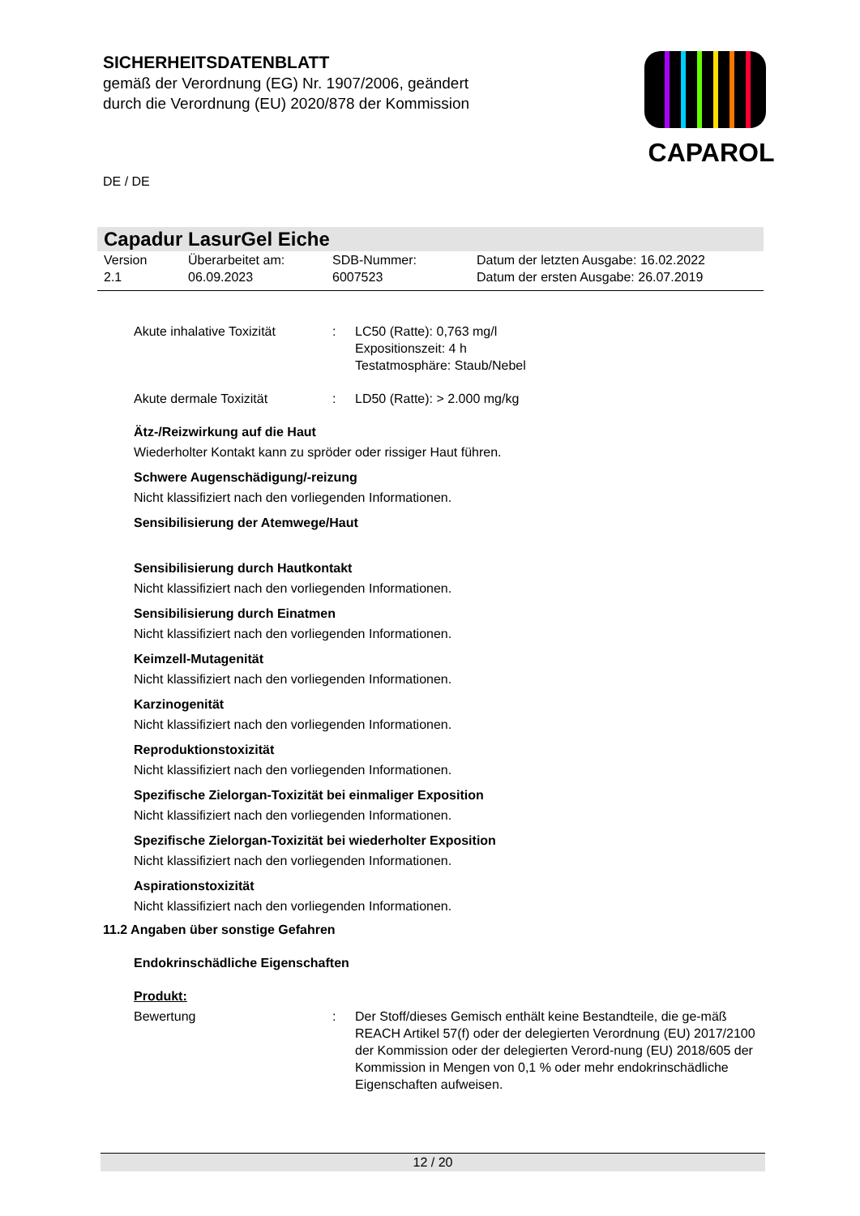SICHERHEITSDATENBLATT
gemäß der Verordnung (EG) Nr. 1907/2006, geändert
durch die Verordnung (EU) 2020/878 der Kommission
CAPAROL
DE / DE
Capadur LasurGel Eiche
Version
2.1
Überarbeitet am:
06.09.2023
SDB-Nummer:
6007523
Datum der letzten Ausgabe: 16.02.2022
Datum der ersten Ausgabe: 26.07.2019
Akute inhalative Toxizität
: LC50 (Ratte): 0,763 mg/l
Expositionszeit: 4 h
Testatmosphäre: Staub/Nebel
Akute dermale Toxizität : LD50 (Ratte): > 2.000 mg/kg
Ätz-/Reizwirkung auf die Haut
Wiederholter Kontakt kann zu spröder oder rissiger Haut führen.
Schwere Augenschädigung/-reizung
Nicht klassifiziert nach den vorliegenden Informationen.
Sensibilisierung der Atemwege/Haut
Sensibilisierung durch Hautkontakt
Nicht klassifiziert nach den vorliegenden Informationen.
Sensibilisierung durch Einatmen
Nicht klassifiziert nach den vorliegenden Informationen.
Keimzell-Mutagenität
Nicht klassifiziert nach den vorliegenden Informationen.
Karzinogenität
Nicht klassifiziert nach den vorliegenden Informationen.
Reproduktionstoxizität
Nicht klassifiziert nach den vorliegenden Informationen.
Spezifische Zielorgan-Toxizität bei einmaliger Exposition
Nicht klassifiziert nach den vorliegenden Informationen.
Spezifische Zielorgan-Toxizität bei wiederholter Exposition
Nicht klassifiziert nach den vorliegenden Informationen.
Aspirationstoxizität
Nicht klassifiziert nach den vorliegenden Informationen.
11.2 Angaben über sonstige Gefahren
Endokrinschädliche Eigenschaften
Produkt:
Bewertung : Der Stoff/dieses Gemisch enthält keine Bestandteile, die ge-mäß REACH Artikel 57(f) oder der delegierten Verordnung (EU) 2017/2100 der Kommission oder der delegierten Verord-nung (EU) 2018/605 der Kommission in Mengen von 0,1 % oder mehr endokrinschädliche Eigenschaften aufweisen.
12 / 20